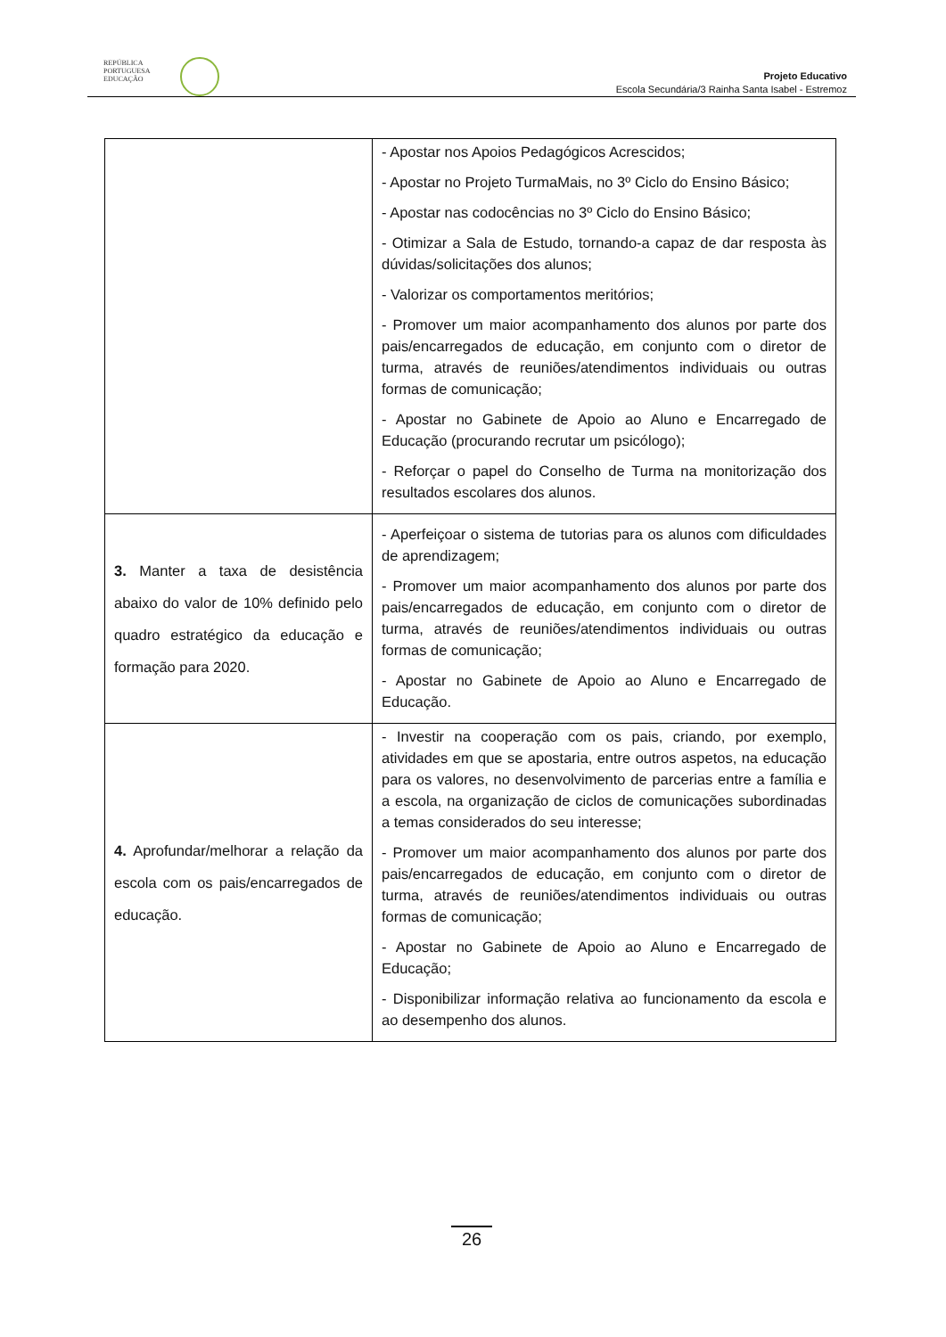REPÚBLICA
PORTUGUESA
EDUCAÇÃO
Projeto Educativo
Escola Secundária/3 Rainha Santa Isabel - Estremoz
| | - Apostar nos Apoios Pedagógicos Acrescidos; - Apostar no Projeto TurmaMais, no 3º Ciclo do Ensino Básico; - Apostar nas codocências no 3º Ciclo do Ensino Básico; - Otimizar a Sala de Estudo, tornando-a capaz de dar resposta às dúvidas/solicitações dos alunos; - Valorizar os comportamentos meritórios; - Promover um maior acompanhamento dos alunos por parte dos pais/encarregados de educação, em conjunto com o diretor de turma, através de reuniões/atendimentos individuais ou outras formas de comunicação; - Apostar no Gabinete de Apoio ao Aluno e Encarregado de Educação (procurando recrutar um psicólogo); - Reforçar o papel do Conselho de Turma na monitorização dos resultados escolares dos alunos. |
| 3. Manter a taxa de desistência abaixo do valor de 10% definido pelo quadro estratégico da educação e formação para 2020. | - Aperfeiçoar o sistema de tutorias para os alunos com dificuldades de aprendizagem; - Promover um maior acompanhamento dos alunos por parte dos pais/encarregados de educação, em conjunto com o diretor de turma, através de reuniões/atendimentos individuais ou outras formas de comunicação; - Apostar no Gabinete de Apoio ao Aluno e Encarregado de Educação. |
| 4. Aprofundar/melhorar a relação da escola com os pais/encarregados de educação. | - Investir na cooperação com os pais, criando, por exemplo, atividades em que se apostaria, entre outros aspetos, na educação para os valores, no desenvolvimento de parcerias entre a família e a escola, na organização de ciclos de comunicações subordinadas a temas considerados do seu interesse; - Promover um maior acompanhamento dos alunos por parte dos pais/encarregados de educação, em conjunto com o diretor de turma, através de reuniões/atendimentos individuais ou outras formas de comunicação; - Apostar no Gabinete de Apoio ao Aluno e Encarregado de Educação; - Disponibilizar informação relativa ao funcionamento da escola e ao desempenho dos alunos. |
26